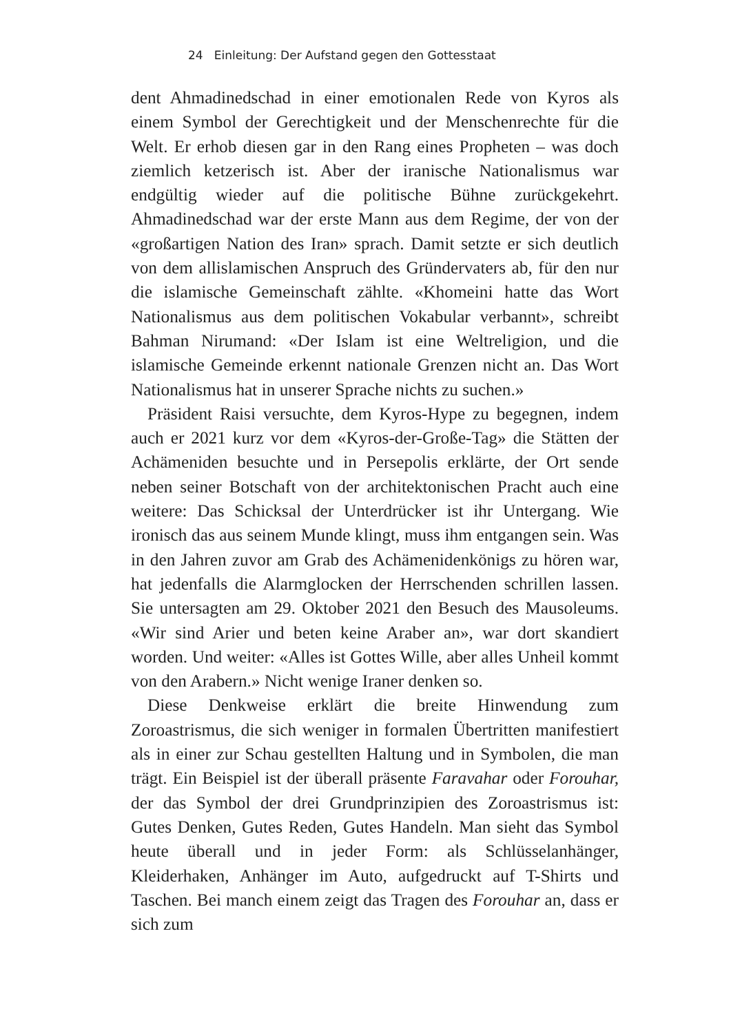24 Einleitung: Der Aufstand gegen den Gottesstaat
dent Ahmadinedschad in einer emotionalen Rede von Kyros als einem Symbol der Gerechtigkeit und der Menschenrechte für die Welt. Er erhob diesen gar in den Rang eines Propheten – was doch ziemlich ketzerisch ist. Aber der iranische Nationalismus war endgültig wieder auf die politische Bühne zurückgekehrt. Ahmadinedschad war der erste Mann aus dem Regime, der von der «großartigen Nation des Iran» sprach. Damit setzte er sich deutlich von dem allislamischen Anspruch des Gründervaters ab, für den nur die islamische Gemeinschaft zählte. «Khomeini hatte das Wort Nationalismus aus dem politischen Vokabular verbannt», schreibt Bahman Nirumand: «Der Islam ist eine Weltreligion, und die islamische Gemeinde erkennt nationale Grenzen nicht an. Das Wort Nationalismus hat in unserer Sprache nichts zu suchen.»
Präsident Raisi versuchte, dem Kyros-Hype zu begegnen, indem auch er 2021 kurz vor dem «Kyros-der-Große-Tag» die Stätten der Achämeniden besuchte und in Persepolis erklärte, der Ort sende neben seiner Botschaft von der architektonischen Pracht auch eine weitere: Das Schicksal der Unterdrücker ist ihr Untergang. Wie ironisch das aus seinem Munde klingt, muss ihm entgangen sein. Was in den Jahren zuvor am Grab des Achämenidenkönigs zu hören war, hat jedenfalls die Alarmglocken der Herrschenden schrillen lassen. Sie untersagten am 29. Oktober 2021 den Besuch des Mausoleums. «Wir sind Arier und beten keine Araber an», war dort skandiert worden. Und weiter: «Alles ist Gottes Wille, aber alles Unheil kommt von den Arabern.» Nicht wenige Iraner denken so.
Diese Denkweise erklärt die breite Hinwendung zum Zoroastrismus, die sich weniger in formalen Übertritten manifestiert als in einer zur Schau gestellten Haltung und in Symbolen, die man trägt. Ein Beispiel ist der überall präsente Faravahar oder Forouhar, der das Symbol der drei Grundprinzipien des Zoroastrismus ist: Gutes Denken, Gutes Reden, Gutes Handeln. Man sieht das Symbol heute überall und in jeder Form: als Schlüsselanhänger, Kleiderhaken, Anhänger im Auto, aufgedruckt auf T-Shirts und Taschen. Bei manch einem zeigt das Tragen des Forouhar an, dass er sich zum